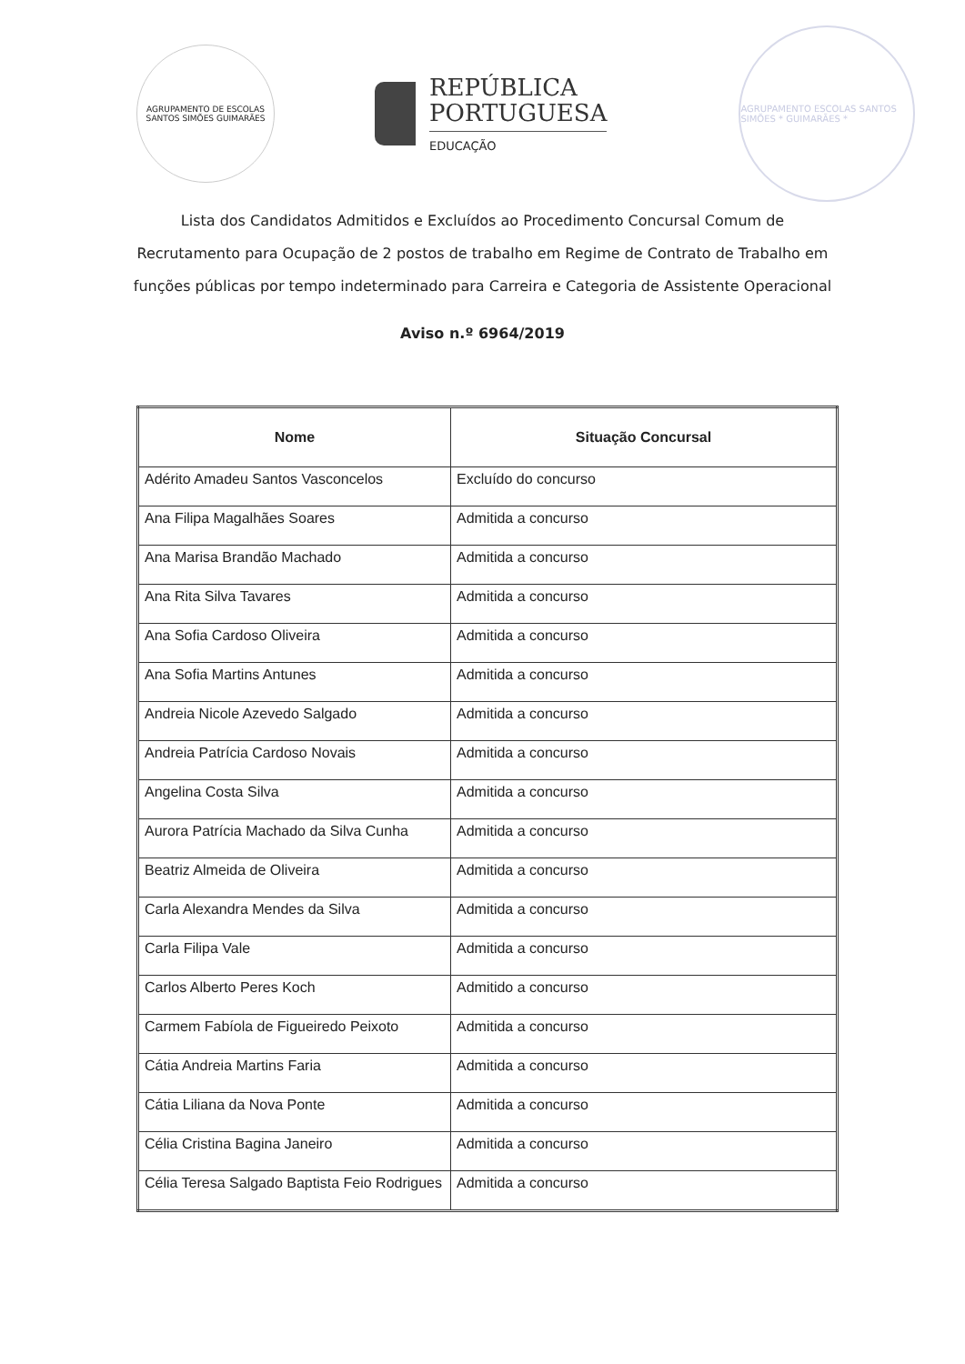AGRUPAMENTO DE ESCOLAS SANTOS SIMÕES GUIMARÃES
REPÚBLICA
PORTUGUESA
EDUCAÇÃO
AGRUPAMENTO ESCOLAS SANTOS SIMÕES * GUIMARÃES *
Lista dos Candidatos Admitidos e Excluídos ao Procedimento Concursal Comum de Recrutamento para Ocupação de 2 postos de trabalho em Regime de Contrato de Trabalho em funções públicas por tempo indeterminado para Carreira e Categoria de Assistente Operacional
Aviso n.º 6964/2019
| Nome | Situação Concursal |
| --- | --- |
| Adérito Amadeu Santos Vasconcelos | Excluído do concurso |
| Ana Filipa Magalhães Soares | Admitida a concurso |
| Ana Marisa Brandão Machado | Admitida a concurso |
| Ana Rita Silva Tavares | Admitida a concurso |
| Ana Sofia Cardoso Oliveira | Admitida a concurso |
| Ana Sofia Martins Antunes | Admitida a concurso |
| Andreia Nicole Azevedo Salgado | Admitida a concurso |
| Andreia Patrícia Cardoso Novais | Admitida a concurso |
| Angelina Costa Silva | Admitida a concurso |
| Aurora Patrícia Machado da Silva Cunha | Admitida a concurso |
| Beatriz Almeida de Oliveira | Admitida a concurso |
| Carla Alexandra Mendes da Silva | Admitida a concurso |
| Carla Filipa Vale | Admitida a concurso |
| Carlos Alberto Peres Koch | Admitido a concurso |
| Carmem Fabíola de Figueiredo Peixoto | Admitida a concurso |
| Cátia Andreia Martins Faria | Admitida a concurso |
| Cátia Liliana da Nova Ponte | Admitida a concurso |
| Célia Cristina Bagina Janeiro | Admitida a concurso |
| Célia Teresa Salgado Baptista Feio Rodrigues | Admitida a concurso |